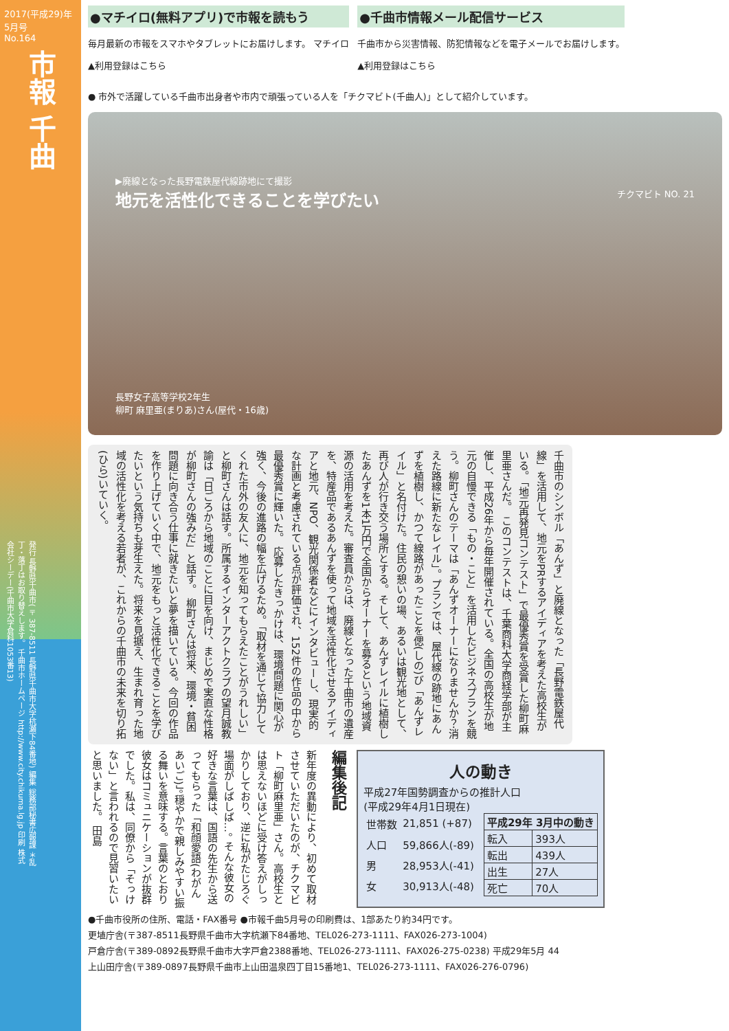2017(平成29)年 5月号
No.164
市報 千曲
発行 長野県千曲市(〒387-8511 長野県千曲市大字杭瀬下84番地) 編集 総務部秘書広報課 ＊乱丁・落丁はお取り替えします。 千曲市ホームページ http://www.city.chikuma.lg.jp 印刷 株式会社シーデー(千曲市大字倉科1053番13)
●マチイロ(無料アプリ)で市報を読もう
毎月最新の市報をスマホやタブレットにお届けします。 マチイロ
▲利用登録はこちら
●千曲市情報メール配信サービス
千曲市から災害情報、防犯情報などを電子メールでお届けします。
▲利用登録はこちら
● 市外で活躍している千曲市出身者や市内で頑張っている人を「チクマビト(千曲人)」として紹介しています。
▶廃線となった長野電鉄屋代線跡地にて撮影
チクマビト NO. 21
地元を活性化できることを学びたい
長野女子高等学校2年生
柳町 麻里亜(まりあ)さん(屋代・16歳)
千曲市のシンボル「あんず」と廃線となった「長野電鉄屋代線」を活用して、地元をPRするアイディアを考えた高校生がいる。「地元再発見コンテスト」で最優秀賞を受賞した柳町麻里亜さんだ。 このコンテストは、千葉商科大学商経学部が主催し、平成26年から毎年開催されている。全国の高校生が地元の自慢できる「もの・こと」を活用したビジネスプランを競う。柳町さんのテーマは「あんずオーナーになりませんか？消えた路線に新たなレイル」。プランでは、屋代線の跡地にあんずを植樹し、かつて線路があったことを偲(しの)び「あんずレイル」と名付けた。住民の憩いの場、あるいは観光地として、再び人が行き交う場所とする。そして、あんずレイルに植樹したあんずを1本1万円で全国からオーナーを募るという地域資源の活用を考えた。審査員からは、廃線となった千曲市の遺産を、特産品であるあんずを使って地域を活性化させるアイディアと地元、NPO、観光関係者などにインタビューし、現実的な計画と考慮されている点が評価され、152件の作品の中から最優秀賞に輝いた。 応募したきっかけは、環境問題に関心が強く、今後の進路の幅を広げるため。「取材を通じて協力してくれた市外の友人に、地元を知ってもらえたことがうれしい」と柳町さんは話す。所属するインターアクトクラブの望月誠教諭は「日ごろから地域のことに目を向け、まじめで実直な性格が柳町さんの強みだ」と話す。 柳町さんは将来、環境・貧困問題に向き合う仕事に就きたいと夢を描いている。今回の作品を作り上げていく中で、地元をもっと活性化できることを学びたいという気持ちも芽生えた。将来を見据え、生まれ育った地域の活性化を考える若者が、これからの千曲市の未来を切り拓(ひら)いていく。
新年度の異動により、初めて取材させていただいたのが、チクマビト「柳町麻里亜」さん。高校生とは思えないほどに受け答えがしっかりしており、逆に私がたじろぐ場面がしばしば…。 そんな彼女の好きな言葉は、国語の先生から送ってもらった「和顔愛語(わがんあいご)」。穏やかで親しみやすい振る舞いを意味する。言葉のとおり彼女はコミュニケーションが抜群でした。私は、同僚から「そっけない」と言われるので見習いたいと思いました。 田島
編集後記
人の動き
平成27年国勢調査からの推計人口
(平成29年4月1日現在)
| 世帯数 | 21,851 (+87) |
| 人口 | 59,866人(-89) |
| 男 | 28,953人(-41) |
| 女 | 30,913人(-48) |
| 平成29年 3月中の動き | |
| --- | --- |
| 転入 | 393人 |
| 転出 | 439人 |
| 出生 | 27人 |
| 死亡 | 70人 |
●千曲市役所の住所、電話・FAX番号 ●市報千曲5月号の印刷費は、1部あたり約34円です。
更埴庁舎(〒387-8511長野県千曲市大字杭瀬下84番地、TEL026-273-1111、FAX026-273-1004)
戸倉庁舎(〒389-0892長野県千曲市大字戸倉2388番地、TEL026-273-1111、FAX026-275-0238) 平成29年5月 44
上山田庁舎(〒389-0897長野県千曲市上山田温泉四丁目15番地1、TEL026-273-1111、FAX026-276-0796)